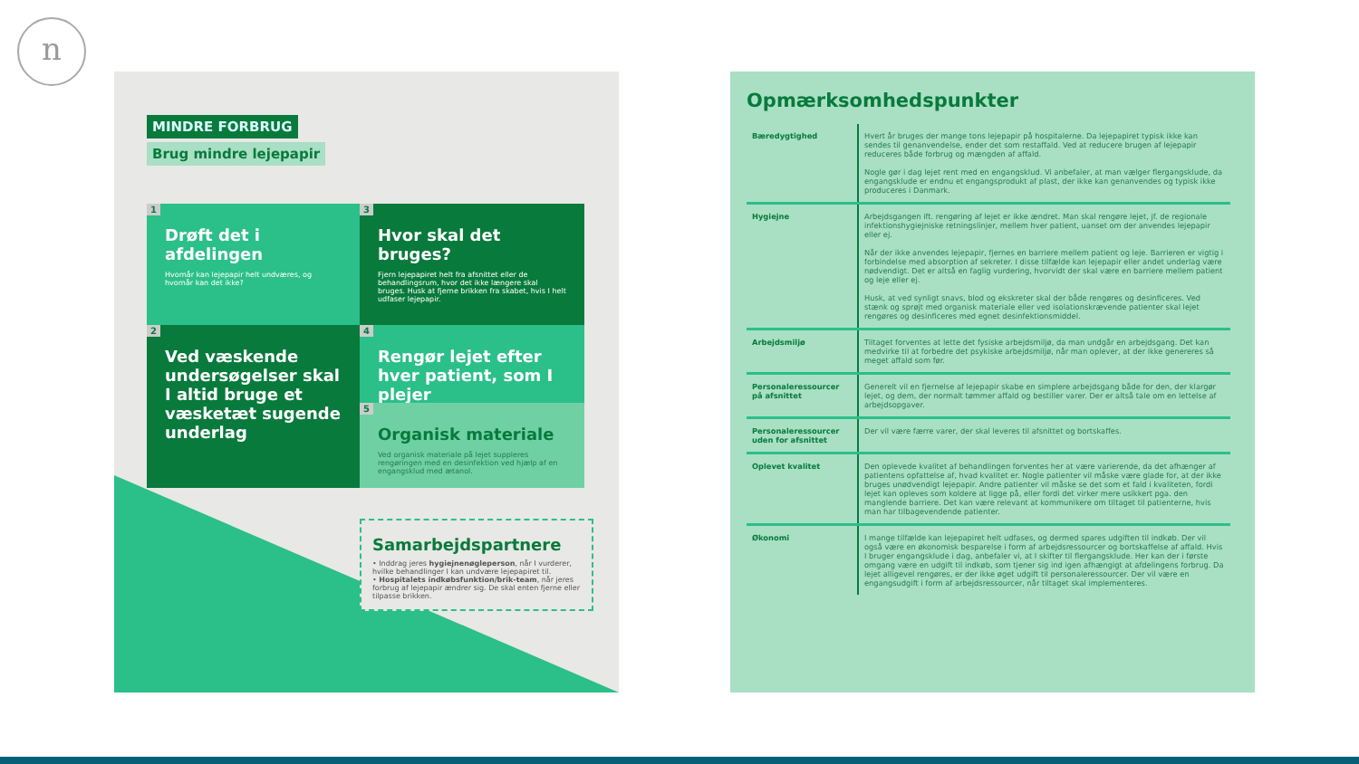n
MINDRE FORBRUG
Brug mindre lejepapir
1
Drøft det i afdelingen
Hvornår kan lejepapir helt undværes, og hvornår kan det ikke?
3
Hvor skal det bruges?
Fjern lejepapiret helt fra afsnittet eller de behandlingsrum, hvor det ikke længere skal bruges. Husk at fjerne brikken fra skabet, hvis I helt udfaser lejepapir.
2
Ved væskende undersøgelser skal I altid bruge et væsketæt sugende underlag
4
Rengør lejet efter hver patient, som I plejer
5
Organisk materiale
Ved organisk materiale på lejet suppleres rengøringen med en desinfektion ved hjælp af en engangsklud med ætanol.
Samarbejdspartnere
• Inddrag jeres hygiejnenøgleperson, når I vurderer, hvilke behandlinger I kan undvære lejepapiret til.
• Hospitalets indkøbsfunktion/brik-team, når jeres forbrug af lejepapir ændrer sig. De skal enten fjerne eller tilpasse brikken.
Opmærksomhedspunkter
| Bæredygtighed | Hvert år bruges der mange tons lejepapir på hospitalerne. Da lejepapiret typisk ikke kan sendes til genanvendelse, ender det som restaffald. Ved at reducere brugen af lejepapir reduceres både forbrug og mængden af affald. Nogle gør i dag lejet rent med en engangsklud. Vi anbefaler, at man vælger flergangsklude, da engangsklude er endnu et engangsprodukt af plast, der ikke kan genanvendes og typisk ikke produceres i Danmark. |
| Hygiejne | Arbejdsgangen ift. rengøring af lejet er ikke ændret. Man skal rengøre lejet, jf. de regionale infektionshygiejniske retningslinjer, mellem hver patient, uanset om der anvendes lejepapir eller ej. Når der ikke anvendes lejepapir, fjernes en barriere mellem patient og leje. Barrieren er vigtig i forbindelse med absorption af sekreter. I disse tilfælde kan lejepapir eller andet underlag være nødvendigt. Det er altså en faglig vurdering, hvorvidt der skal være en barriere mellem patient og leje eller ej. Husk, at ved synligt snavs, blod og ekskreter skal der både rengøres og desinficeres. Ved stænk og sprøjt med organisk materiale eller ved isolationskrævende patienter skal lejet rengøres og desinficeres med egnet desinfektionsmiddel. |
| Arbejdsmiljø | Tiltaget forventes at lette det fysiske arbejdsmiljø, da man undgår en arbejdsgang. Det kan medvirke til at forbedre det psykiske arbejdsmiljø, når man oplever, at der ikke genereres så meget affald som før. |
| Personaleressourcer på afsnittet | Generelt vil en fjernelse af lejepapir skabe en simplere arbejdsgang både for den, der klargør lejet, og dem, der normalt tømmer affald og bestiller varer. Der er altså tale om en lettelse af arbejdsopgaver. |
| Personaleressourcer uden for afsnittet | Der vil være færre varer, der skal leveres til afsnittet og bortskaffes. |
| Oplevet kvalitet | Den oplevede kvalitet af behandlingen forventes her at være varierende, da det afhænger af patientens opfattelse af, hvad kvalitet er. Nogle patienter vil måske være glade for, at der ikke bruges unødvendigt lejepapir. Andre patienter vil måske se det som et fald i kvaliteten, fordi lejet kan opleves som koldere at ligge på, eller fordi det virker mere usikkert pga. den manglende barriere. Det kan være relevant at kommunikere om tiltaget til patienterne, hvis man har tilbagevendende patienter. |
| Økonomi | I mange tilfælde kan lejepapiret helt udfases, og dermed spares udgiften til indkøb. Der vil også være en økonomisk besparelse i form af arbejdsressourcer og bortskaffelse af affald. Hvis I bruger engangsklude i dag, anbefaler vi, at I skifter til flergangsklude. Her kan der i første omgang være en udgift til indkøb, som tjener sig ind igen afhængigt at afdelingens forbrug. Da lejet alligevel rengøres, er der ikke øget udgift til personaleressourcer. Der vil være en engangsudgift i form af arbejdsressourcer, når tiltaget skal implementeres. |